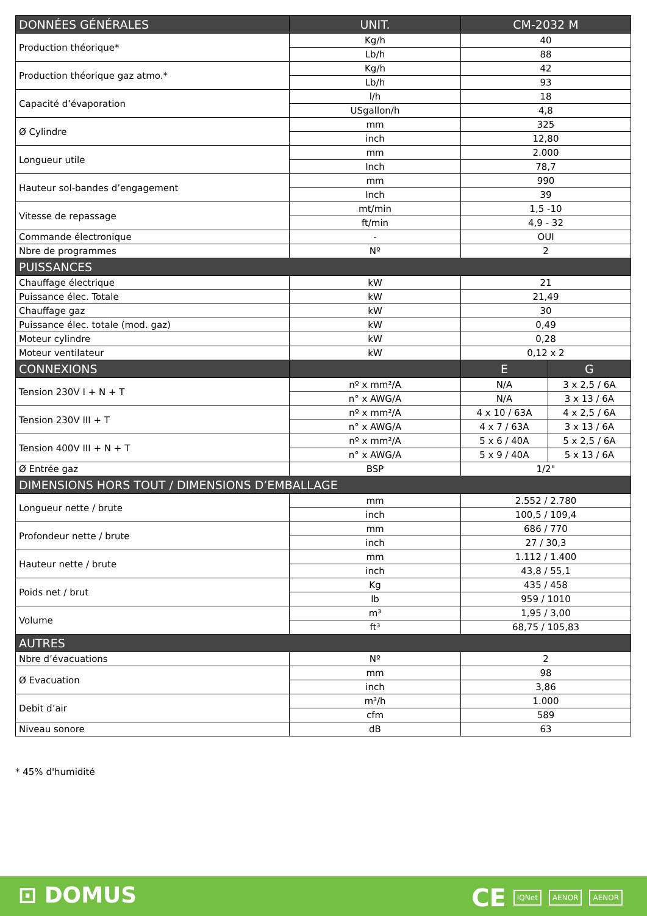| DONNÉES GÉNÉRALES | UNIT. | CM-2032 M | |
| --- | --- | --- | --- |
| Production théorique* | Kg/h | 40 | |
| | Lb/h | 88 | |
| Production théorique gaz atmo.* | Kg/h | 42 | |
| | Lb/h | 93 | |
| Capacité d’évaporation | l/h | 18 | |
| | USgallon/h | 4,8 | |
| Ø Cylindre | mm | 325 | |
| | inch | 12,80 | |
| Longueur utile | mm | 2.000 | |
| | Inch | 78,7 | |
| Hauteur sol-bandes d’engagement | mm | 990 | |
| | Inch | 39 | |
| Vitesse de repassage | mt/min | 1,5 -10 | |
| | ft/min | 4,9 - 32 | |
| Commande électronique | - | OUI | |
| Nbre de programmes | Nº | 2 | |
| PUISSANCES | | | |
| Chauffage électrique | kW | 21 | |
| Puissance élec. Totale | kW | 21,49 | |
| Chauffage gaz | kW | 30 | |
| Puissance élec. totale (mod. gaz) | kW | 0,49 | |
| Moteur cylindre | kW | 0,28 | |
| Moteur ventilateur | kW | 0,12 x 2 | |
| CONNEXIONS | | E | G |
| Tension 230V I + N + T | nº x mm²/A | N/A | 3 x 2,5 / 6A |
| | n° x AWG/A | N/A | 3 x 13 / 6A |
| Tension 230V III + T | nº x mm²/A | 4 x 10 / 63A | 4 x 2,5 / 6A |
| | n° x AWG/A | 4 x 7 / 63A | 3 x 13 / 6A |
| Tension 400V III + N + T | nº x mm²/A | 5 x 6 / 40A | 5 x 2,5 / 6A |
| | n° x AWG/A | 5 x 9 / 40A | 5 x 13 / 6A |
| Ø Entrée gaz | BSP | 1/2" | |
| DIMENSIONS HORS TOUT / DIMENSIONS D’EMBALLAGE | | | |
| Longueur nette / brute | mm | 2.552 / 2.780 | |
| | inch | 100,5 / 109,4 | |
| Profondeur nette / brute | mm | 686 / 770 | |
| | inch | 27 / 30,3 | |
| Hauteur nette / brute | mm | 1.112 / 1.400 | |
| | inch | 43,8 / 55,1 | |
| Poids net / brut | Kg | 435 / 458 | |
| | lb | 959 / 1010 | |
| Volume | m³ | 1,95 / 3,00 | |
| | ft³ | 68,75 / 105,83 | |
| AUTRES | | | |
| Nbre d’évacuations | Nº | 2 | |
| Ø Evacuation | mm | 98 | |
| | inch | 3,86 | |
| Debit d’air | m³/h | 1.000 | |
| | cfm | 589 | |
| Niveau sonore | dB | 63 | |
* 45% d'humidité
⊡ DOMUS CE IQNet AENOR AENOR